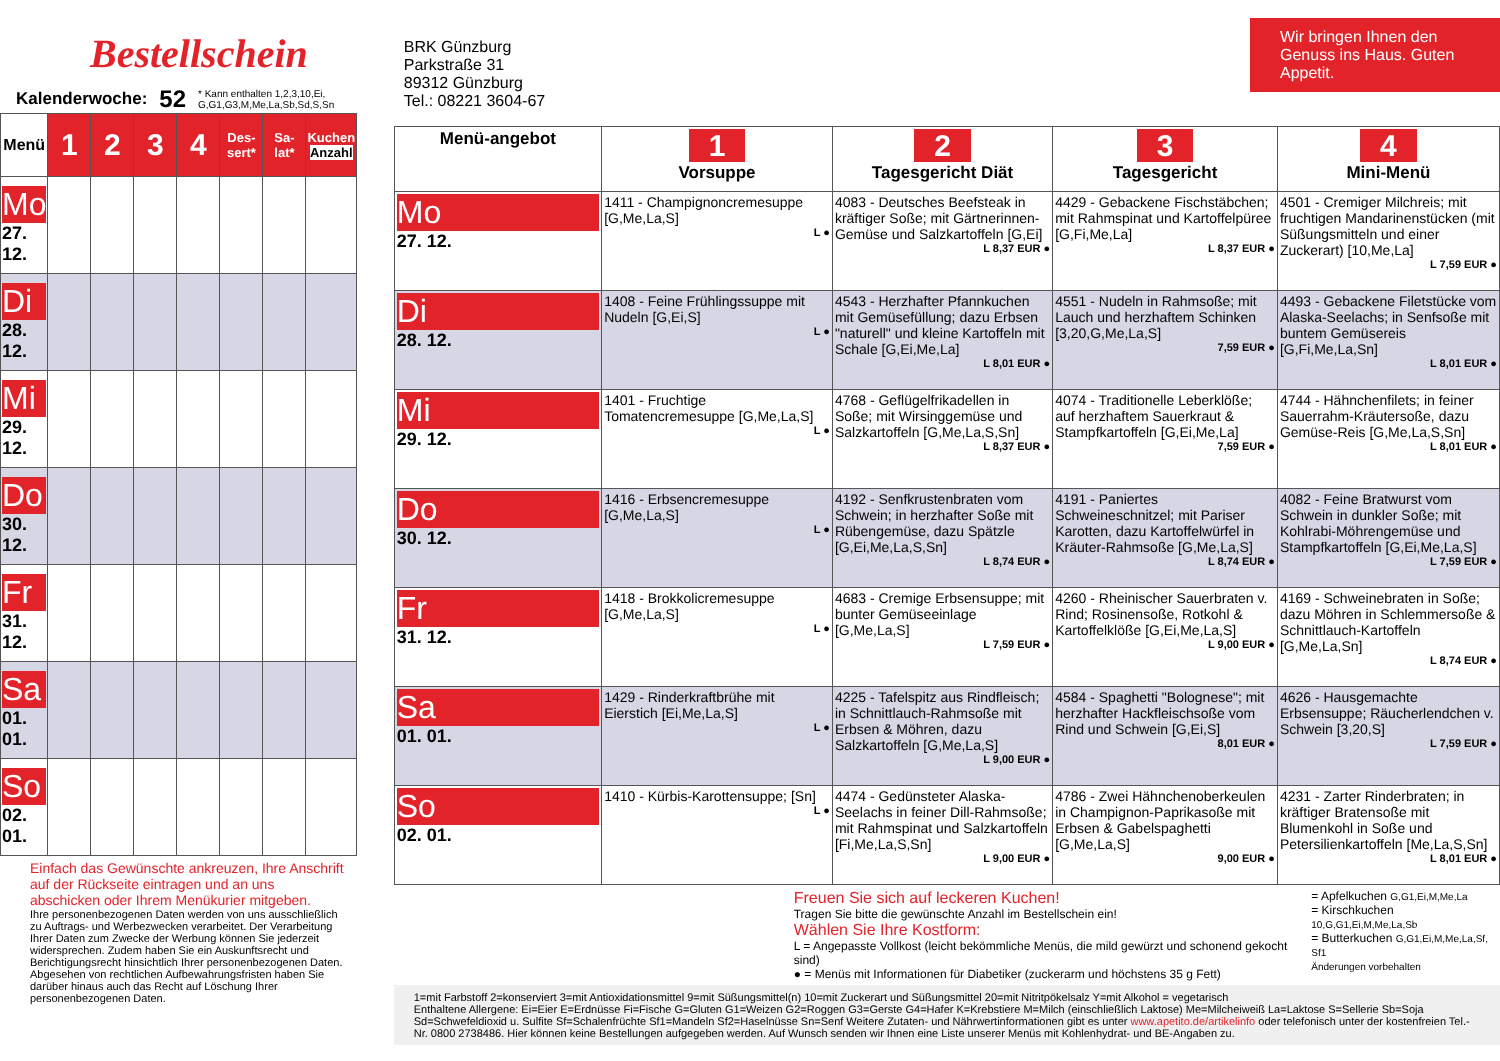Bestellschein
Kalenderwoche: 52 * Kann enthalten 1,2,3,10,Ei, G,G1,G3,M,Me,La,Sb,Sd,S,Sn
| Menü | 1 | 2 | 3 | 4 | Des-sert* | Sa-lat* | Kuchen Anzahl |
| --- | --- | --- | --- | --- | --- | --- | --- |
| Mo 27. 12. | | | | | | | |
| Di 28. 12. | | | | | | | |
| Mi 29. 12. | | | | | | | |
| Do 30. 12. | | | | | | | |
| Fr 31. 12. | | | | | | | |
| Sa 01. 01. | | | | | | | |
| So 02. 01. | | | | | | | |
Einfach das Gewünschte ankreuzen, Ihre Anschrift auf der Rückseite eintragen und an uns abschicken oder Ihrem Menükurier mitgeben.
Ihre personenbezogenen Daten werden von uns ausschließlich zu Auftrags- und Werbezwecken verarbeitet. Der Verarbeitung Ihrer Daten zum Zwecke der Werbung können Sie jederzeit widersprechen. Zudem haben Sie ein Auskunftsrecht und Berichtigungsrecht hinsichtlich Ihrer personenbezogenen Daten. Abgesehen von rechtlichen Aufbewahrungsfristen haben Sie darüber hinaus auch das Recht auf Löschung Ihrer personenbezogenen Daten.
Wir bringen Ihnen den Genuss ins Haus. Guten Appetit.
BRK Günzburg
Parkstraße 31
89312 Günzburg
Tel.: 08221 3604-67
| Menü-angebot | 1 Vorsuppe | 2 Tagesgericht Diät | 3 Tagesgericht | 4 Mini-Menü |
| --- | --- | --- | --- | --- |
| Mo 27. 12. | 1411 - Champignoncremesuppe [G,Me,La,S] L ● | 4083 - Deutsches Beefsteak in kräftiger Soße; mit Gärtnerinnen-Gemüse und Salzkartoffeln [G,Ei] L 8,37 EUR ● | 4429 - Gebackene Fischstäbchen; mit Rahmspinat und Kartoffelpüree [G,Fi,Me,La] L 8,37 EUR ● | 4501 - Cremiger Milchreis; mit fruchtigen Mandarinenstücken (mit Süßungsmitteln und einer Zuckerart) [10,Me,La] L 7,59 EUR ● |
| Di 28. 12. | 1408 - Feine Frühlingssuppe mit Nudeln [G,Ei,S] L ● | 4543 - Herzhafter Pfannkuchen mit Gemüsefüllung; dazu Erbsen "naturell" und kleine Kartoffeln mit Schale [G,Ei,Me,La] L 8,01 EUR ● | 4551 - Nudeln in Rahmsoße; mit Lauch und herzhaftem Schinken [3,20,G,Me,La,S] 7,59 EUR ● | 4493 - Gebackene Filetstücke vom Alaska-Seelachs; in Senfsoße mit buntem Gemüsereis [G,Fi,Me,La,Sn] L 8,01 EUR ● |
| Mi 29. 12. | 1401 - Fruchtige Tomatencremesuppe [G,Me,La,S] L ● | 4768 - Geflügelfrikadellen in Soße; mit Wirsinggemüse und Salzkartoffeln [G,Me,La,S,Sn] L 8,37 EUR ● | 4074 - Traditionelle Leberklöße; auf herzhaftem Sauerkraut & Stampfkartoffeln [G,Ei,Me,La] 7,59 EUR ● | 4744 - Hähnchenfilets; in feiner Sauerrahm-Kräutersoße, dazu Gemüse-Reis [G,Me,La,S,Sn] L 8,01 EUR ● |
| Do 30. 12. | 1416 - Erbsencremesuppe [G,Me,La,S] L ● | 4192 - Senfkrustenbraten vom Schwein; in herzhafter Soße mit Rübengemüse, dazu Spätzle [G,Ei,Me,La,S,Sn] L 8,74 EUR ● | 4191 - Paniertes Schweineschnitzel; mit Pariser Karotten, dazu Kartoffelwürfel in Kräuter-Rahmsoße [G,Me,La,S] L 8,74 EUR ● | 4082 - Feine Bratwurst vom Schwein in dunkler Soße; mit Kohlrabi-Möhrengemüse und Stampfkartoffeln [G,Ei,Me,La,S] L 7,59 EUR ● |
| Fr 31. 12. | 1418 - Brokkolicremesuppe [G,Me,La,S] L ● | 4683 - Cremige Erbsensuppe; mit bunter Gemüseeinlage [G,Me,La,S] L 7,59 EUR ● | 4260 - Rheinischer Sauerbraten v. Rind; Rosinensoße, Rotkohl & Kartoffelklöße [G,Ei,Me,La,S] L 9,00 EUR ● | 4169 - Schweinebraten in Soße; dazu Möhren in Schlemmersoße & Schnittlauch-Kartoffeln [G,Me,La,Sn] L 8,74 EUR ● |
| Sa 01. 01. | 1429 - Rinderkraftbrühe mit Eierstich [Ei,Me,La,S] L ● | 4225 - Tafelspitz aus Rindfleisch; in Schnittlauch-Rahmsoße mit Erbsen & Möhren, dazu Salzkartoffeln [G,Me,La,S] L 9,00 EUR ● | 4584 - Spaghetti "Bolognese"; mit herzhafter Hackfleischsoße vom Rind und Schwein [G,Ei,S] 8,01 EUR ● | 4626 - Hausgemachte Erbsensuppe; Räucherlendchen v. Schwein [3,20,S] L 7,59 EUR ● |
| So 02. 01. | 1410 - Kürbis-Karottensuppe; [Sn] L ● | 4474 - Gedünsteter Alaska-Seelachs in feiner Dill-Rahmsoße; mit Rahmspinat und Salzkartoffeln [Fi,Me,La,S,Sn] L 9,00 EUR ● | 4786 - Zwei Hähnchenoberkeulen in Champignon-Paprikasoße mit Erbsen & Gabelspaghetti [G,Me,La,S] 9,00 EUR ● | 4231 - Zarter Rinderbraten; in kräftiger Bratensoße mit Blumenkohl in Soße und Petersilienkartoffeln [Me,La,S,Sn] L 8,01 EUR ● |
Freuen Sie sich auf leckeren Kuchen!
Tragen Sie bitte die gewünschte Anzahl im Bestellschein ein!
Wählen Sie Ihre Kostform:
L = Angepasste Vollkost (leicht bekömmliche Menüs, die mild gewürzt und schonend gekocht sind)
● = Menüs mit Informationen für Diabetiker (zuckerarm und höchstens 35 g Fett)
= Apfelkuchen G,G1,Ei,M,Me,La
= Kirschkuchen 10,G,G1,Ei,M,Me,La,Sb
= Butterkuchen G,G1,Ei,M,Me,La,Sf, Sf1
Änderungen vorbehalten
1=mit Farbstoff 2=konserviert 3=mit Antioxidationsmittel 9=mit Süßungsmittel(n) 10=mit Zuckerart und Süßungsmittel 20=mit Nitritpökelsalz Y=mit Alkohol = vegetarisch
Enthaltene Allergene: Ei=Eier E=Erdnüsse Fi=Fische G=Gluten G1=Weizen G2=Roggen G3=Gerste G4=Hafer K=Krebstiere M=Milch (einschließlich Laktose) Me=Milcheiweiß La=Laktose S=Sellerie Sb=Soja Sd=Schwefeldioxid u. Sulfite Sf=Schalenfrüchte Sf1=Mandeln Sf2=Haselnüsse Sn=Senf Weitere Zutaten- und Nährwertinformationen gibt es unter www.apetito.de/artikelinfo oder telefonisch unter der kostenfreien Tel.-Nr. 0800 2738486. Hier können keine Bestellungen aufgegeben werden. Auf Wunsch senden wir Ihnen eine Liste unserer Menüs mit Kohlenhydrat- und BE-Angaben zu.